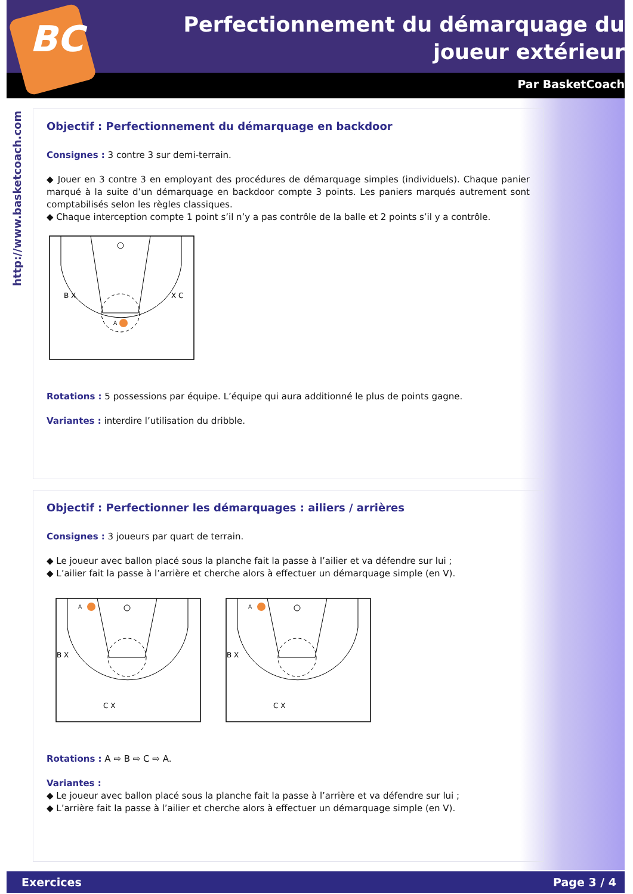BC
Perfectionnement du démarquage du joueur extérieur
Par BasketCoach
http://www.basketcoach.com
Objectif : Perfectionnement du démarquage en backdoor
Consignes : 3 contre 3 sur demi-terrain.
◆ Jouer en 3 contre 3 en employant des procédures de démarquage simples (individuels). Chaque panier marqué à la suite d’un démarquage en backdoor compte 3 points. Les paniers marqués autrement sont comptabilisés selon les règles classiques.
◆ Chaque interception compte 1 point s’il n’y a pas contrôle de la balle et 2 points s’il y a contrôle.
B X
X C
A
Rotations : 5 possessions par équipe. L’équipe qui aura additionné le plus de points gagne.
Variantes : interdire l’utilisation du dribble.
Objectif : Perfectionner les démarquages : ailiers / arrières
Consignes : 3 joueurs par quart de terrain.
◆ Le joueur avec ballon placé sous la planche fait la passe à l’ailier et va défendre sur lui ;
◆ L’ailier fait la passe à l’arrière et cherche alors à effectuer un démarquage simple (en V).
A
B X
C X
A
B X
C X
Rotations : A ⇨ B ⇨ C ⇨ A.
Variantes :
◆ Le joueur avec ballon placé sous la planche fait la passe à l’arrière et va défendre sur lui ;
◆ L’arrière fait la passe à l’ailier et cherche alors à effectuer un démarquage simple (en V).
Exercices Page 3 / 4